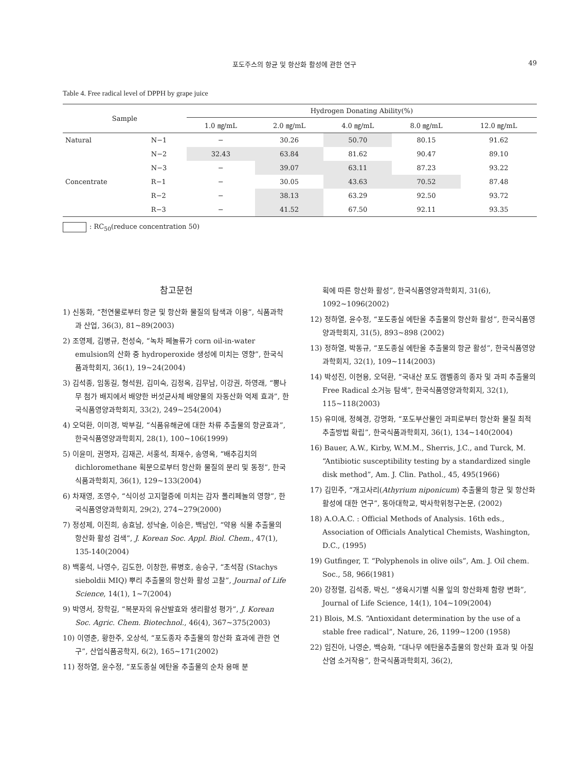포도주스의 항균 및 항산화 활성에 관한 연구 49
Table 4. Free radical level of DPPH by grape juice
| Sample | | Hydrogen Donating Ability(%) | | | | |
| --- | --- | --- | --- | --- | --- | --- |
| | | 1.0 ㎎/mL | 2.0 ㎎/mL | 4.0 ㎎/mL | 8.0 ㎎/mL | 12.0 ㎎/mL |
| Natural | N−1 | − | 30.26 | 50.70 | 80.15 | 91.62 |
| | N−2 | 32.43 | 63.84 | 81.62 | 90.47 | 89.10 |
| | N−3 | − | 39.07 | 63.11 | 87.23 | 93.22 |
| Concentrate | R−1 | − | 30.05 | 43.63 | 70.52 | 87.48 |
| | R−2 | − | 38.13 | 63.29 | 92.50 | 93.72 |
| | R−3 | − | 41.52 | 67.50 | 92.11 | 93.35 |
: RC<sub>50</sub>(reduce concentration 50)
참고문헌
1) 신동화, “천연물로부터 항균 및 항산화 물질의 탐색과 이용”, 식품과학과 산업, 36(3), 81~89(2003)
2) 조영제, 김병규, 천성숙, “녹차 페놀류가 corn oil-in-water emulsion의 산화 중 hydroperoxide 생성에 미치는 영향”, 한국식품과학회지, 36(1), 19~24(2004)
3) 김석종, 임동길, 형석원, 김미숙, 김정옥, 김무남, 이강권, 하영래, “뽕나무 첨가 배지에서 배양한 버섯균사체 배양물의 자동산화 억제 효과”, 한국식품영양과학회지, 33(2), 249~254(2004)
4) 오덕환, 이미경, 박부길, “식품유해균에 대한 차류 추출물의 항균효과”, 한국식품영양과학회지, 28(1), 100~106(1999)
5) 이윤미, 권명자, 김재곤, 서홍석, 최재수, 송영옥, “배추김치의 dichloromethane 획분으로부터 항산화 물질의 분리 및 동정”, 한국식품과학회지, 36(1), 129~133(2004)
6) 차재영, 조영수, “식이성 고지혈증에 미치는 감자 폴리페놀의 영향”, 한국식품영양과학회지, 29(2), 274~279(2000)
7) 정성제, 이진희, 송효남, 성낙술, 이승은, 백남인, “약용 식물 추출물의 항산화 활성 검색”, J. Korean Soc. Appl. Biol. Chem., 47(1), 135-140(2004)
8) 백홍석, 나영수, 김도한, 이창한, 류병호, 송승구, “초석잠 (Stachys sieboldii MIQ) 뿌리 추출물의 항산화 활성 고찰”, Journal of Life Science, 14(1), 1~7(2004)
9) 박영서, 장학길, “복분자의 유산발효와 생리활성 평가”, J. Korean Soc. Agric. Chem. Biotechnol., 46(4), 367~375(2003)
10) 이영춘, 황한주, 오상석, “포도종자 추출물의 항산화 효과에 관한 연구”, 산업식품공학지, 6(2), 165~171(2002)
11) 정하열, 윤수정, “포도종실 에탄올 추출물의 순차 용매 분
획에 따른 항산화 활성”, 한국식품영양과학회지, 31(6), 1092~1096(2002)
12) 정하열, 윤수정, “포도종실 에탄올 추출물의 항산화 활성”, 한국식품영양과학회지, 31(5), 893~898 (2002)
13) 정하열, 박동규, “포도종실 에탄올 추출물의 항균 활성”, 한국식품영양과학회지, 32(1), 109~114(2003)
14) 박성진, 이현용, 오덕환, “국내산 포도 캠벨종의 종자 및 과피 추출물의 Free Radical 소거능 탐색”, 한국식품영양과학회지, 32(1), 115~118(2003)
15) 유미애, 정혜경, 강명화, “포도부산물인 과피로부터 항산화 물질 최적 추출방법 확립”, 한국식품과학회지, 36(1), 134~140(2004)
16) Bauer, A.W., Kirby, W.M.M., Sherris, J.C., and Turck, M. “Antibiotic susceptibility testing by a standardized single disk method”, Am. J. Clin. Pathol., 45, 495(1966)
17) 김민주, “개고사리(Athyrium niponicum) 추출물의 항균 및 항산화 활성에 대한 연구”, 동아대학교, 박사학위청구논문, (2002)
18) A.O.A.C. : Official Methods of Analysis. 16th eds., Association of Officials Analytical Chemists, Washington, D.C., (1995)
19) Gutfinger, T. “Polyphenols in olive oils”, Am. J. Oil chem. Soc., 58, 966(1981)
20) 강정렬, 김석종, 박신, “생육시기별 식물 잎의 항산화제 함량 변화”, Journal of Life Science, 14(1), 104~109(2004)
21) Blois, M.S. “Antioxidant determination by the use of a stable free radical”, Nature, 26, 1199~1200 (1958)
22) 임진아, 나영순, 백승화, “대나무 에탄올추출물의 항산화 효과 및 아질산염 소거작용”, 한국식품과학회지, 36(2),